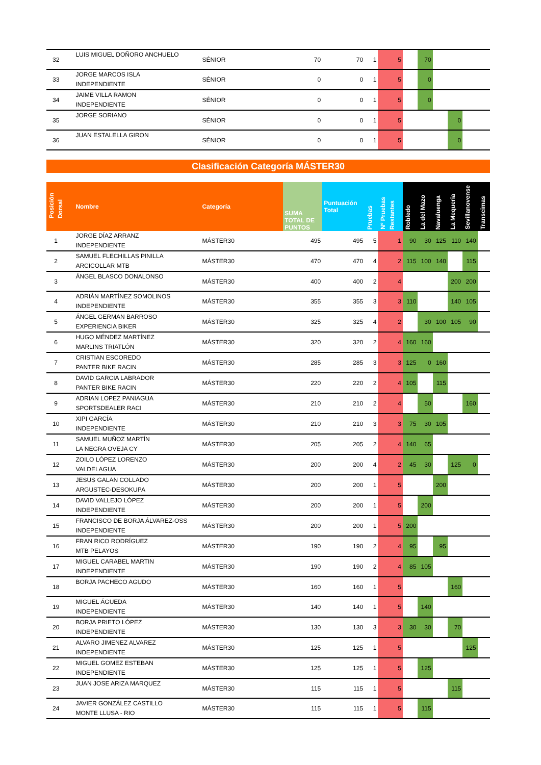| 32 | LUIS MIGUEL DOÑORO ANCHUELO | SÉNIOR | 70 | 70 | 1 | 5 | | 70 | | | | |
| 33 | JORGE MARCOS ISLA INDEPENDIENTE | SÉNIOR | 0 | 0 | 1 | 5 | | 0 | | | | |
| 34 | JAIME VILLA RAMON INDEPENDIENTE | SÉNIOR | 0 | 0 | 1 | 5 | | 0 | | | | |
| 35 | JORGE SORIANO | SÉNIOR | 0 | 0 | 1 | 5 | | | | 0 | | |
| 36 | JUAN ESTALELLA GIRON | SÉNIOR | 0 | 0 | 1 | 5 | | | | 0 | | |
Clasificación Categoría MÁSTER30
| Posición Dorsal | Nombre | Categoría | SUMA TOTAL DE PUNTOS | Puntuación Total | Pruebas | Nº Pruebas Restantes | Robledo | La del Mazo | Navaluenga | La Mequeria | Sevillanovense | Transcimas |
| --- | --- | --- | --- | --- | --- | --- | --- | --- | --- | --- | --- | --- |
| 1 | JORGE DÍAZ ARRANZ INDEPENDIENTE | MÁSTER30 | 495 | 495 | 5 | 1 | 90 | 30 | 125 | 110 | 140 | |
| 2 | SAMUEL FLECHILLAS PINILLA ARCICOLLAR MTB | MÁSTER30 | 470 | 470 | 4 | 2 | 115 | 100 | 140 | | 115 | |
| 3 | ÁNGEL BLASCO DONALONSO | MÁSTER30 | 400 | 400 | 2 | 4 | | | | 200 | 200 | |
| 4 | ADRIÁN MARTÍNEZ SOMOLINOS INDEPENDIENTE | MÁSTER30 | 355 | 355 | 3 | 3 | 110 | | | 140 | 105 | |
| 5 | ÁNGEL GERMAN BARROSO EXPERIENCIA BIKER | MÁSTER30 | 325 | 325 | 4 | 2 | | 30 | 100 | 105 | 90 | |
| 6 | HUGO MÉNDEZ MARTÍNEZ MARLINS TRIATLÓN | MÁSTER30 | 320 | 320 | 2 | 4 | 160 | 160 | | | | |
| 7 | CRISTIAN ESCOREDO PANTER BIKE RACIN | MÁSTER30 | 285 | 285 | 3 | 3 | 125 | 0 | 160 | | | |
| 8 | DAVID GARCIA LABRADOR PANTER BIKE RACIN | MÁSTER30 | 220 | 220 | 2 | 4 | 105 | | 115 | | | |
| 9 | ADRIAN LOPEZ PANIAGUA SPORTSDEALER RACI | MÁSTER30 | 210 | 210 | 2 | 4 | | 50 | | | 160 | |
| 10 | XIPI GARCÍA INDEPENDIENTE | MÁSTER30 | 210 | 210 | 3 | 3 | 75 | 30 | 105 | | | |
| 11 | SAMUEL MUÑOZ MARTÍN LA NEGRA OVEJA CY | MÁSTER30 | 205 | 205 | 2 | 4 | 140 | 65 | | | | |
| 12 | ZOILO LÓPEZ LORENZO VALDELAGUA | MÁSTER30 | 200 | 200 | 4 | 2 | 45 | 30 | | 125 | 0 | |
| 13 | JESUS GALAN COLLADO ARGUSTEC-DESOKUPA | MÁSTER30 | 200 | 200 | 1 | 5 | | | 200 | | | |
| 14 | DAVID VALLEJO LÓPEZ INDEPENDIENTE | MÁSTER30 | 200 | 200 | 1 | 5 | | 200 | | | | |
| 15 | FRANCISCO DE BORJA ÁLVAREZ-OSS INDEPENDIENTE | MÁSTER30 | 200 | 200 | 1 | 5 | 200 | | | | | |
| 16 | FRAN RICO RODRÍGUEZ MTB PELAYOS | MÁSTER30 | 190 | 190 | 2 | 4 | 95 | | 95 | | | |
| 17 | MIGUEL CARABEL MARTIN INDEPENDIENTE | MÁSTER30 | 190 | 190 | 2 | 4 | 85 | 105 | | | | |
| 18 | BORJA PACHECO AGUDO | MÁSTER30 | 160 | 160 | 1 | 5 | | | | 160 | | |
| 19 | MIGUEL ÁGUEDA INDEPENDIENTE | MÁSTER30 | 140 | 140 | 1 | 5 | | 140 | | | | |
| 20 | BORJA PRIETO LÓPEZ INDEPENDIENTE | MÁSTER30 | 130 | 130 | 3 | 3 | 30 | 30 | | 70 | | |
| 21 | ALVARO JIMENEZ ALVAREZ INDEPENDIENTE | MÁSTER30 | 125 | 125 | 1 | 5 | | | | | 125 | |
| 22 | MIGUEL GOMEZ ESTEBAN INDEPENDIENTE | MÁSTER30 | 125 | 125 | 1 | 5 | | 125 | | | | |
| 23 | JUAN JOSE ARIZA MARQUEZ | MÁSTER30 | 115 | 115 | 1 | 5 | | | | 115 | | |
| 24 | JAVIER GONZÁLEZ CASTILLO MONTE LLUSA - RIO | MÁSTER30 | 115 | 115 | 1 | 5 | | 115 | | | | |